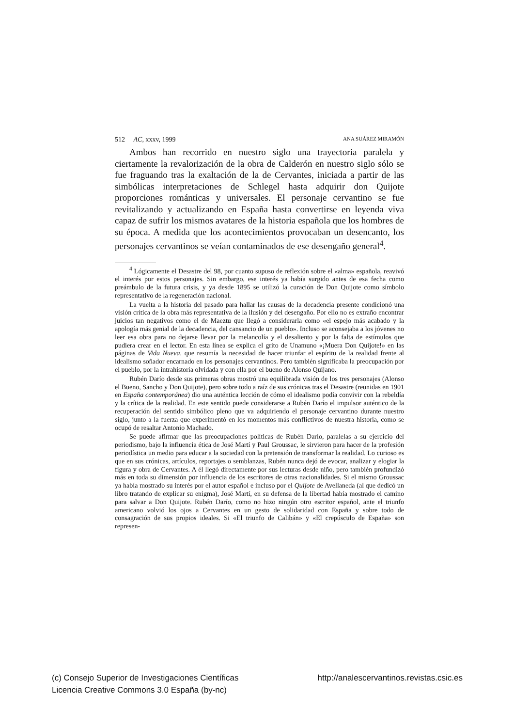512 AC, xxxv, 1999 ANA SUÁREZ MIRAMÓN
Ambos han recorrido en nuestro siglo una trayectoria paralela y ciertamente la revalorización de la obra de Calderón en nuestro siglo sólo se fue fraguando tras la exaltación de la de Cervantes, iniciada a partir de las simbólicas interpretaciones de Schlegel hasta adquirir don Quijote proporciones románticas y universales. El personaje cervantino se fue revitalizando y actualizando en España hasta convertirse en leyenda viva capaz de sufrir los mismos avatares de la historia española que los hombres de su época. A medida que los acontecimientos provocaban un desencanto, los personajes cervantinos se veían contaminados de ese desengaño general<sup>4</sup>.
<sup>4</sup> Lógicamente el Desastre del 98, por cuanto supuso de reflexión sobre el «alma» española, reavivó el interés por estos personajes. Sin embargo, ese interés ya había surgido antes de esa fecha como preámbulo de la futura crisis, y ya desde 1895 se utilizó la curación de Don Quijote como símbolo representativo de la regeneración nacional.
La vuelta a la historia del pasado para hallar las causas de la decadencia presente condicionó una visión crítica de la obra más representativa de la ilusión y del desengaño. Por ello no es extraño encontrar juicios tan negativos como el de Maeztu que llegó a considerarla como «el espejo más acabado y la apología más genial de la decadencia, del cansancio de un pueblo». Incluso se aconsejaba a los jóvenes no leer esa obra para no dejarse llevar por la melancolía y el desaliento y por la falta de estímulos que pudiera crear en el lector. En esta línea se explica el grito de Unamuno «¡Muera Don Quijote!» en las páginas de Vida Nueva. que resumía la necesidad de hacer triunfar el espíritu de la realidad frente al idealismo soñador encarnado en los personajes cervantinos. Pero también significaba la preocupación por el pueblo, por la intrahistoria olvidada y con ella por el bueno de Alonso Quijano.
Rubén Darío desde sus primeras obras mostró una equilibrada visión de los tres personajes (Alonso el Bueno, Sancho y Don Quijote), pero sobre todo a raíz de sus crónicas tras el Desastre (reunidas en 1901 en España contemporánea) dio una auténtica lección de cómo el idealismo podía convivir con la rebeldía y la crítica de la realidad. En este sentido puede considerarse a Rubén Darío el impulsor auténtico de la recuperación del sentido simbólico pleno que va adquiriendo el personaje cervantino durante nuestro siglo, junto a la fuerza que experimentó en los momentos más conflictivos de nuestra historia, como se ocupó de resaltar Antonio Machado.
Se puede afirmar que las preocupaciones políticas de Rubén Darío, paralelas a su ejercicio del periodismo, bajo la influencia ética de José Martí y Paul Groussac, le sirvieron para hacer de la profesión periodística un medio para educar a la sociedad con la pretensión de transformar la realidad. Lo curioso es que en sus crónicas, artículos, reportajes o semblanzas, Rubén nunca dejó de evocar, analizar y elogiar la figura y obra de Cervantes. A él llegó directamente por sus lecturas desde niño, pero también profundizó más en toda su dimensión por influencia de los escritores de otras nacionalidades. Si el mismo Groussac ya había mostrado su interés por el autor español e incluso por el Quijote de Avellaneda (al que dedicó un libro tratando de explicar su enigma), José Martí, en su defensa de la libertad había mostrado el camino para salvar a Don Quijote. Rubén Darío, como no hizo ningún otro escritor español, ante el triunfo americano volvió los ojos a Cervantes en un gesto de solidaridad con España y sobre todo de consagración de sus propios ideales. Si «El triunfo de Calibán» y «El crepúsculo de España» son represen-
(c) Consejo Superior de Investigaciones Científicas http://analescervantinos.revistas.csic.es
Licencia Creative Commons 3.0 España (by-nc)